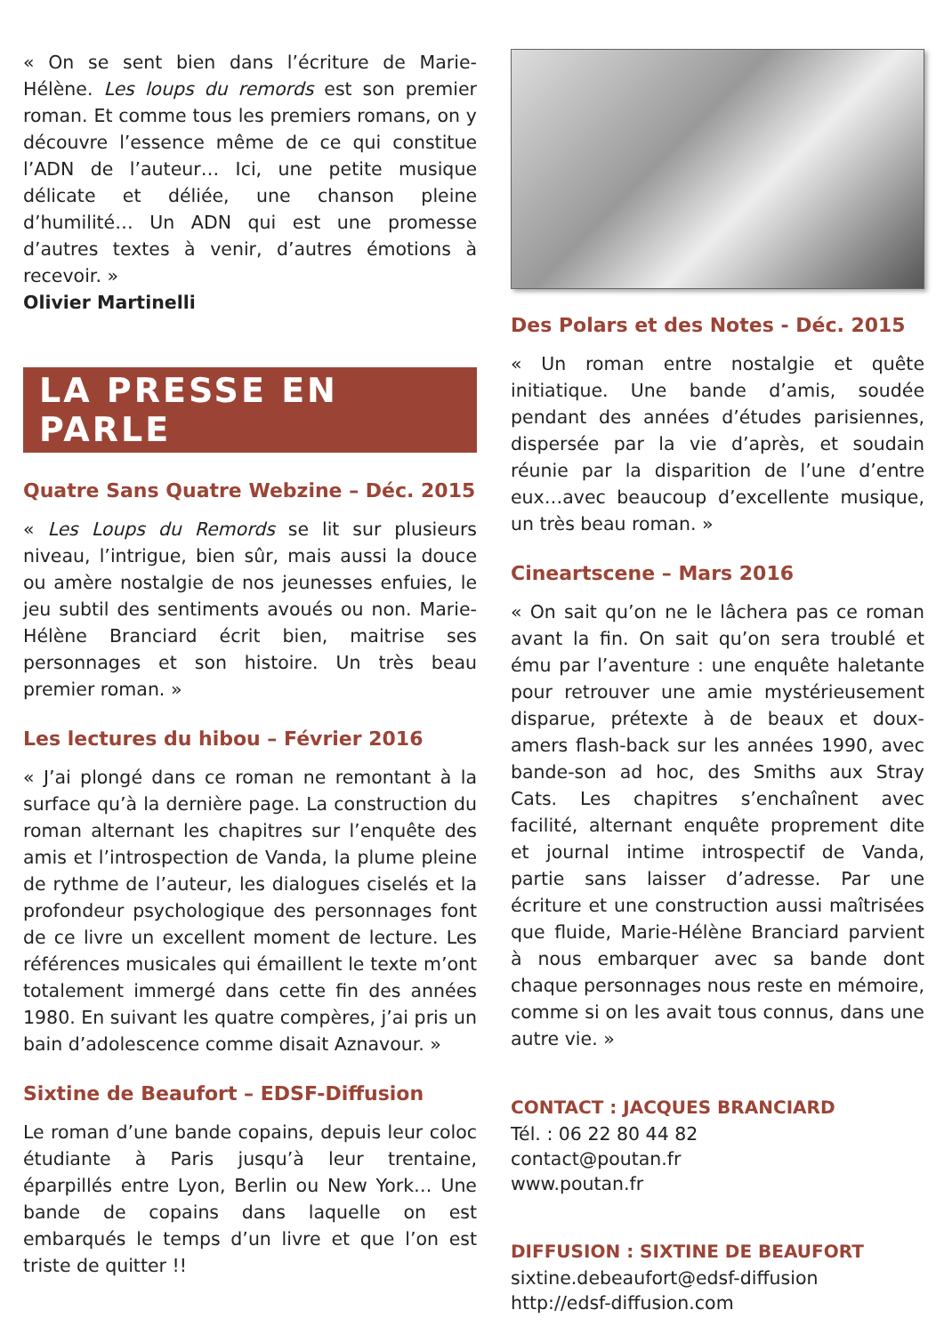« On se sent bien dans l’écriture de Marie-Hélène. Les loups du remords est son premier roman. Et comme tous les premiers romans, on y découvre l’essence même de ce qui constitue l’ADN de l’auteur… Ici, une petite musique délicate et déliée, une chanson pleine d’humilité… Un ADN qui est une promesse d’autres textes à venir, d’autres émotions à recevoir. »
Olivier Martinelli
LA PRESSE EN PARLE
Quatre Sans Quatre Webzine – Déc. 2015
« Les Loups du Remords se lit sur plusieurs niveau, l’intrigue, bien sûr, mais aussi la douce ou amère nostalgie de nos jeunesses enfuies, le jeu subtil des sentiments avoués ou non. Marie-Hélène Branciard écrit bien, maitrise ses personnages et son histoire. Un très beau premier roman. »
Les lectures du hibou – Février 2016
« J’ai plongé dans ce roman ne remontant à la surface qu’à la dernière page. La construction du roman alternant les chapitres sur l’enquête des amis et l’introspection de Vanda, la plume pleine de rythme de l’auteur, les dialogues ciselés et la profondeur psychologique des personnages font de ce livre un excellent moment de lecture. Les références musicales qui émaillent le texte m’ont totalement immergé dans cette fin des années 1980. En suivant les quatre compères, j’ai pris un bain d’adolescence comme disait Aznavour. »
Sixtine de Beaufort – EDSF-Diffusion
Le roman d’une bande copains, depuis leur coloc étudiante à Paris jusqu’à leur trentaine, éparpillés entre Lyon, Berlin ou New York… Une bande de copains dans laquelle on est embarqués le temps d’un livre et que l’on est triste de quitter !!
Des Polars et des Notes - Déc. 2015
« Un roman entre nostalgie et quête initiatique. Une bande d’amis, soudée pendant des années d’études parisiennes, dispersée par la vie d’après, et soudain réunie par la disparition de l’une d’entre eux…avec beaucoup d’excellente musique, un très beau roman. »
Cineartscene – Mars 2016
« On sait qu’on ne le lâchera pas ce roman avant la fin. On sait qu’on sera troublé et ému par l’aventure : une enquête haletante pour retrouver une amie mystérieusement disparue, prétexte à de beaux et doux-amers flash-back sur les années 1990, avec bande-son ad hoc, des Smiths aux Stray Cats. Les chapitres s’enchaînent avec facilité, alternant enquête proprement dite et journal intime introspectif de Vanda, partie sans laisser d’adresse. Par une écriture et une construction aussi maîtrisées que fluide, Marie-Hélène Branciard parvient à nous embarquer avec sa bande dont chaque personnages nous reste en mémoire, comme si on les avait tous connus, dans une autre vie. »
CONTACT : JACQUES BRANCIARD
Tél. : 06 22 80 44 82
contact@poutan.fr
www.poutan.fr
DIFFUSION : SIXTINE DE BEAUFORT
sixtine.debeaufort@edsf-diffusion
http://edsf-diffusion.com